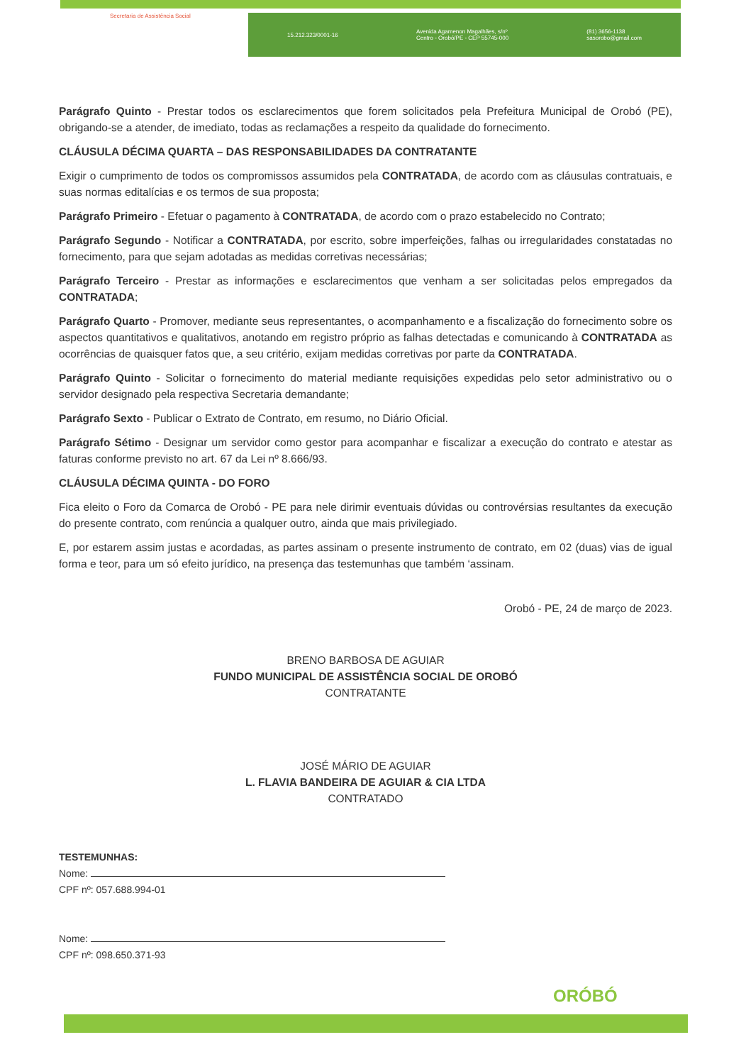Secretaria de Assistência Social
15.212.323/0001-16 Avenida Agamenon Magalhães, s/nº
Centro - Orobó/PE - CEP 55745-000 (81) 3656-1138
sasorobo@gmail.com
Parágrafo Quinto - Prestar todos os esclarecimentos que forem solicitados pela Prefeitura Municipal de Orobó (PE), obrigando-se a atender, de imediato, todas as reclamações a respeito da qualidade do fornecimento.
CLÁUSULA DÉCIMA QUARTA – DAS RESPONSABILIDADES DA CONTRATANTE
Exigir o cumprimento de todos os compromissos assumidos pela CONTRATADA, de acordo com as cláusulas contratuais, e suas normas editalícias e os termos de sua proposta;
Parágrafo Primeiro - Efetuar o pagamento à CONTRATADA, de acordo com o prazo estabelecido no Contrato;
Parágrafo Segundo - Notificar a CONTRATADA, por escrito, sobre imperfeições, falhas ou irregularidades constatadas no fornecimento, para que sejam adotadas as medidas corretivas necessárias;
Parágrafo Terceiro - Prestar as informações e esclarecimentos que venham a ser solicitadas pelos empregados da CONTRATADA;
Parágrafo Quarto - Promover, mediante seus representantes, o acompanhamento e a fiscalização do fornecimento sobre os aspectos quantitativos e qualitativos, anotando em registro próprio as falhas detectadas e comunicando à CONTRATADA as ocorrências de quaisquer fatos que, a seu critério, exijam medidas corretivas por parte da CONTRATADA.
Parágrafo Quinto - Solicitar o fornecimento do material mediante requisições expedidas pelo setor administrativo ou o servidor designado pela respectiva Secretaria demandante;
Parágrafo Sexto - Publicar o Extrato de Contrato, em resumo, no Diário Oficial.
Parágrafo Sétimo - Designar um servidor como gestor para acompanhar e fiscalizar a execução do contrato e atestar as faturas conforme previsto no art. 67 da Lei nº 8.666/93.
CLÁUSULA DÉCIMA QUINTA - DO FORO
Fica eleito o Foro da Comarca de Orobó - PE para nele dirimir eventuais dúvidas ou controvérsias resultantes da execução do presente contrato, com renúncia a qualquer outro, ainda que mais privilegiado.
E, por estarem assim justas e acordadas, as partes assinam o presente instrumento de contrato, em 02 (duas) vias de igual forma e teor, para um só efeito jurídico, na presença das testemunhas que também ‘assinam.
Orobó - PE, 24 de março de 2023.
BRENO BARBOSA DE AGUIAR
FUNDO MUNICIPAL DE ASSISTÊNCIA SOCIAL DE OROBÓ
CONTRATANTE
JOSÉ MÁRIO DE AGUIAR
L. FLAVIA BANDEIRA DE AGUIAR & CIA LTDA
CONTRATADO
TESTEMUNHAS:
Nome:
CPF nº: 057.688.994-01
Nome:
CPF nº: 098.650.371-93
ORÓBÓ